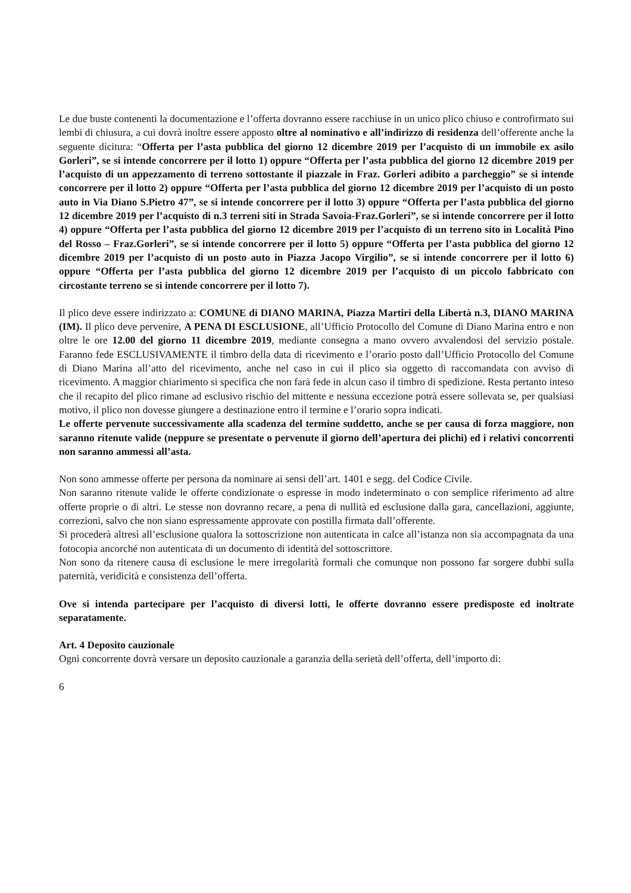Le due buste contenenti la documentazione e l’offerta dovranno essere racchiuse in un unico plico chiuso e controfirmato sui lembi di chiusura, a cui dovrà inoltre essere apposto oltre al nominativo e all’indirizzo di residenza dell’offerente anche la seguente dicitura: “Offerta per l’asta pubblica del giorno 12 dicembre 2019 per l’acquisto di un immobile ex asilo Gorleri”, se si intende concorrere per il lotto 1) oppure “Offerta per l’asta pubblica del giorno 12 dicembre 2019 per l’acquisto di un appezzamento di terreno sottostante il piazzale in Fraz. Gorleri adibito a parcheggio” se si intende concorrere per il lotto 2) oppure “Offerta per l’asta pubblica del giorno 12 dicembre 2019 per l’acquisto di un posto auto in Via Diano S.Pietro 47”, se si intende concorrere per il lotto 3) oppure “Offerta per l’asta pubblica del giorno 12 dicembre 2019 per l’acquisto di n.3 terreni siti in Strada Savoia-Fraz.Gorleri”, se si intende concorrere per il lotto 4) oppure “Offerta per l’asta pubblica del giorno 12 dicembre 2019 per l’acquisto di un terreno sito in Località Pino del Rosso – Fraz.Gorleri”, se si intende concorrere per il lotto 5) oppure “Offerta per l’asta pubblica del giorno 12 dicembre 2019 per l’acquisto di un posto auto in Piazza Jacopo Virgilio”, se si intende concorrere per il lotto 6) oppure “Offerta per l’asta pubblica del giorno 12 dicembre 2019 per l’acquisto di un piccolo fabbricato con circostante terreno se si intende concorrere per il lotto 7).
Il plico deve essere indirizzato a: COMUNE di DIANO MARINA, Piazza Martiri della Libertà n.3, DIANO MARINA (IM). Il plico deve pervenire, A PENA DI ESCLUSIONE, all’Ufficio Protocollo del Comune di Diano Marina entro e non oltre le ore 12.00 del giorno 11 dicembre 2019, mediante consegna a mano ovvero avvalendosi del servizio postale. Faranno fede ESCLUSIVAMENTE il timbro della data di ricevimento e l’orario posto dall’Ufficio Protocollo del Comune di Diano Marina all’atto del ricevimento, anche nel caso in cui il plico sia oggetto di raccomandata con avviso di ricevimento. A maggior chiarimento si specifica che non farà fede in alcun caso il timbro di spedizione. Resta pertanto inteso che il recapito del plico rimane ad esclusivo rischio del mittente e nessuna eccezione potrà essere sollevata se, per qualsiasi motivo, il plico non dovesse giungere a destinazione entro il termine e l’orario sopra indicati.
Le offerte pervenute successivamente alla scadenza del termine suddetto, anche se per causa di forza maggiore, non saranno ritenute valide (neppure se presentate o pervenute il giorno dell’apertura dei plichi) ed i relativi concorrenti non saranno ammessi all’asta.
Non sono ammesse offerte per persona da nominare ai sensi dell’art. 1401 e segg. del Codice Civile.
Non saranno ritenute valide le offerte condizionate o espresse in modo indeterminato o con semplice riferimento ad altre offerte proprie o di altri. Le stesse non dovranno recare, a pena di nullità ed esclusione dalla gara, cancellazioni, aggiunte, correzioni, salvo che non siano espressamente approvate con postilla firmata dall’offerente.
Si procederà altresì all’esclusione qualora la sottoscrizione non autenticata in calce all’istanza non sia accompagnata da una fotocopia ancorché non autenticata di un documento di identità del sottoscrittore.
Non sono da ritenere causa di esclusione le mere irregolarità formali che comunque non possono far sorgere dubbi sulla paternità, veridicità e consistenza dell’offerta.
Ove si intenda partecipare per l’acquisto di diversi lotti, le offerte dovranno essere predisposte ed inoltrate separatamente.
Art. 4 Deposito cauzionale
Ogni concorrente dovrà versare un deposito cauzionale a garanzia della serietà dell’offerta, dell’importo di:
6